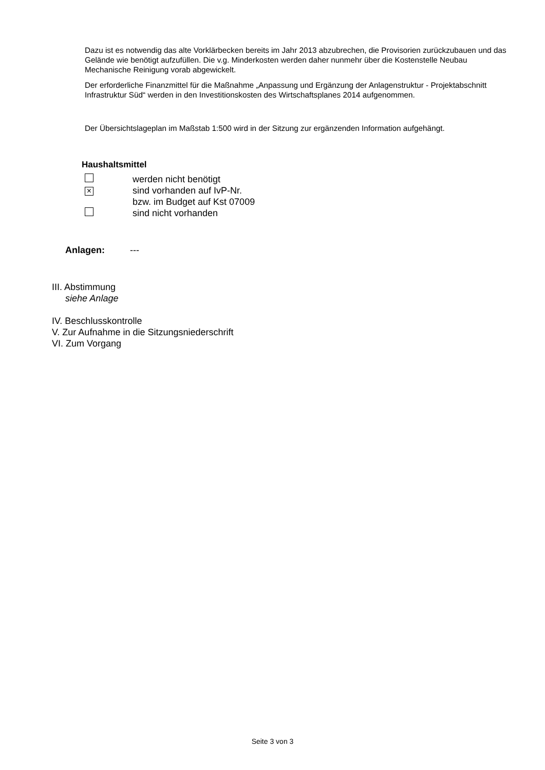Dazu ist es notwendig das alte Vorklärbecken bereits im Jahr 2013 abzubrechen, die Provisorien zurückzubauen und das Gelände wie benötigt aufzufüllen. Die v.g. Minderkosten werden daher nunmehr über die Kostenstelle Neubau Mechanische Reinigung vorab abgewickelt.
Der erforderliche Finanzmittel für die Maßnahme „Anpassung und Ergänzung der Anlagenstruktur - Projektabschnitt Infrastruktur Süd“ werden in den Investitionskosten des Wirtschaftsplanes 2014 aufgenommen.
Der Übersichtslageplan im Maßstab 1:500 wird in der Sitzung zur ergänzenden Information aufgehängt.
Haushaltsmittel
| | werden nicht benötigt |
| × | sind vorhanden auf IvP-Nr. |
| | bzw. im Budget auf Kst 07009 |
| | sind nicht vorhanden |
Anlagen: ---
III. Abstimmung
siehe Anlage
IV. Beschlusskontrolle
V. Zur Aufnahme in die Sitzungsniederschrift
VI. Zum Vorgang
Seite 3 von 3